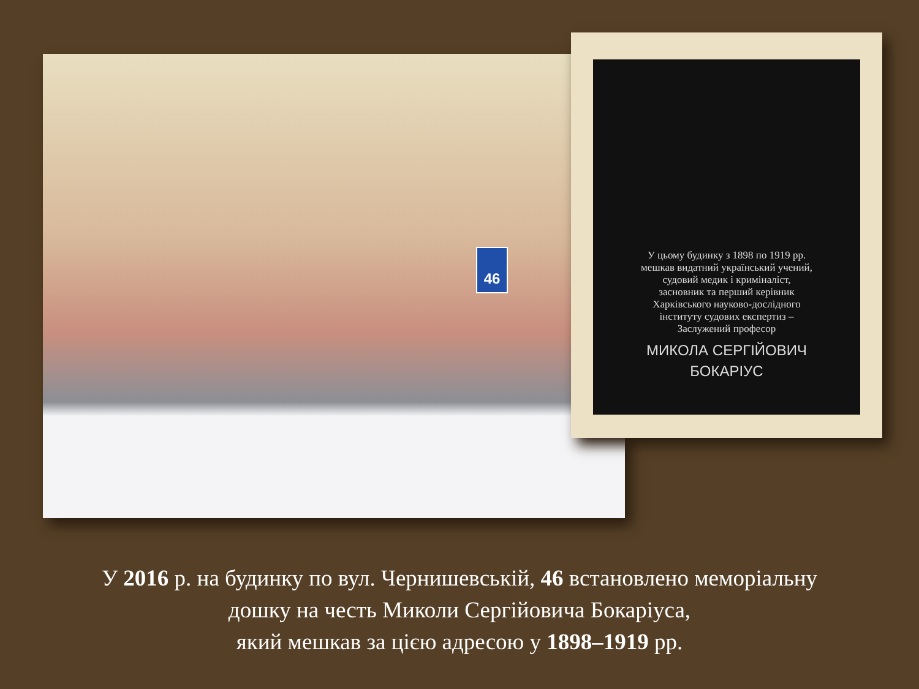46
У цьому будинку з 1898 по 1919 рр.
мешкав видатний український учений,
судовий медик і криміналіст,
засновник та перший керівник
Харківського науково-дослідного
інституту судових експертиз –
Заслужений професор
МИКОЛА СЕРГІЙОВИЧ
БОКАРІУС
У 2016 р. на будинку по вул. Чернишевській, 46 встановлено меморіальну
дошку на честь Миколи Сергійовича Бокаріуса,
який мешкав за цією адресою у 1898–1919 рр.